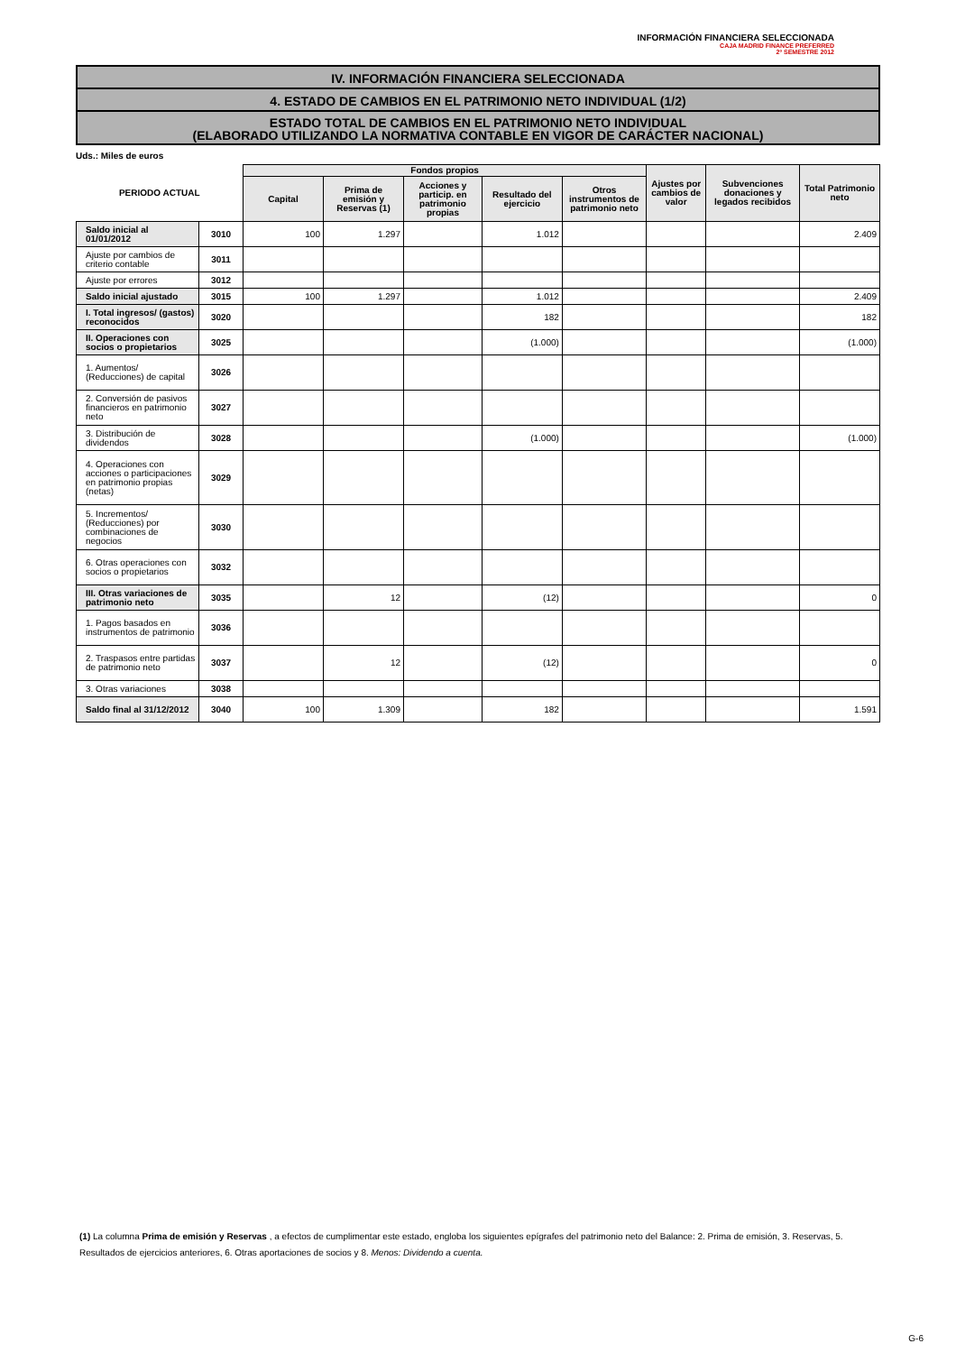INFORMACIÓN FINANCIERA SELECCIONADA
CAJA MADRID FINANCE PREFERRED
2º SEMESTRE 2012
IV. INFORMACIÓN FINANCIERA SELECCIONADA
4. ESTADO DE CAMBIOS EN EL PATRIMONIO NETO INDIVIDUAL (1/2)
ESTADO TOTAL DE CAMBIOS EN EL PATRIMONIO NETO INDIVIDUAL
(ELABORADO UTILIZANDO LA NORMATIVA CONTABLE EN VIGOR DE CARÁCTER NACIONAL)
Uds.: Miles de euros
| PERIODO ACTUAL | | Fondos propios | | | | | Ajustes por cambios de valor | Subvenciones donaciones y legados recibidos | Total Patrimonio neto |
| --- | --- | --- | --- | --- | --- | --- | --- | --- | --- |
| | | Capital | Prima de emisión y Reservas (1) | Acciones y particip. en patrimonio propias | Resultado del ejercicio | Otros instrumentos de patrimonio neto | | | |
| Saldo inicial al 01/01/2012 | 3010 | 100 | 1.297 | | 1.012 | | | | 2.409 |
| Ajuste por cambios de criterio contable | 3011 | | | | | | | | |
| Ajuste por errores | 3012 | | | | | | | | |
| Saldo inicial ajustado | 3015 | 100 | 1.297 | | 1.012 | | | | 2.409 |
| I. Total ingresos/ (gastos) reconocidos | 3020 | | | | 182 | | | | 182 |
| II. Operaciones con socios o propietarios | 3025 | | | | (1.000) | | | | (1.000) |
| 1. Aumentos/ (Reducciones) de capital | 3026 | | | | | | | | |
| 2. Conversión de pasivos financieros en patrimonio neto | 3027 | | | | | | | | |
| 3. Distribución de dividendos | 3028 | | | | (1.000) | | | | (1.000) |
| 4. Operaciones con acciones o participaciones en patrimonio propias (netas) | 3029 | | | | | | | | |
| 5. Incrementos/ (Reducciones) por combinaciones de negocios | 3030 | | | | | | | | |
| 6. Otras operaciones con socios o propietarios | 3032 | | | | | | | | |
| III. Otras variaciones de patrimonio neto | 3035 | | 12 | | (12) | | | | 0 |
| 1. Pagos basados en instrumentos de patrimonio | 3036 | | | | | | | | |
| 2. Traspasos entre partidas de patrimonio neto | 3037 | | 12 | | (12) | | | | 0 |
| 3. Otras variaciones | 3038 | | | | | | | | |
| Saldo final al 31/12/2012 | 3040 | 100 | 1.309 | | 182 | | | | 1.591 |
(1) La columna Prima de emisión y Reservas , a efectos de cumplimentar este estado, engloba los siguientes epígrafes del patrimonio neto del Balance: 2. Prima de emisión, 3. Reservas, 5. Resultados de ejercicios anteriores, 6. Otras aportaciones de socios y 8. Menos: Dividendo a cuenta.
G-6